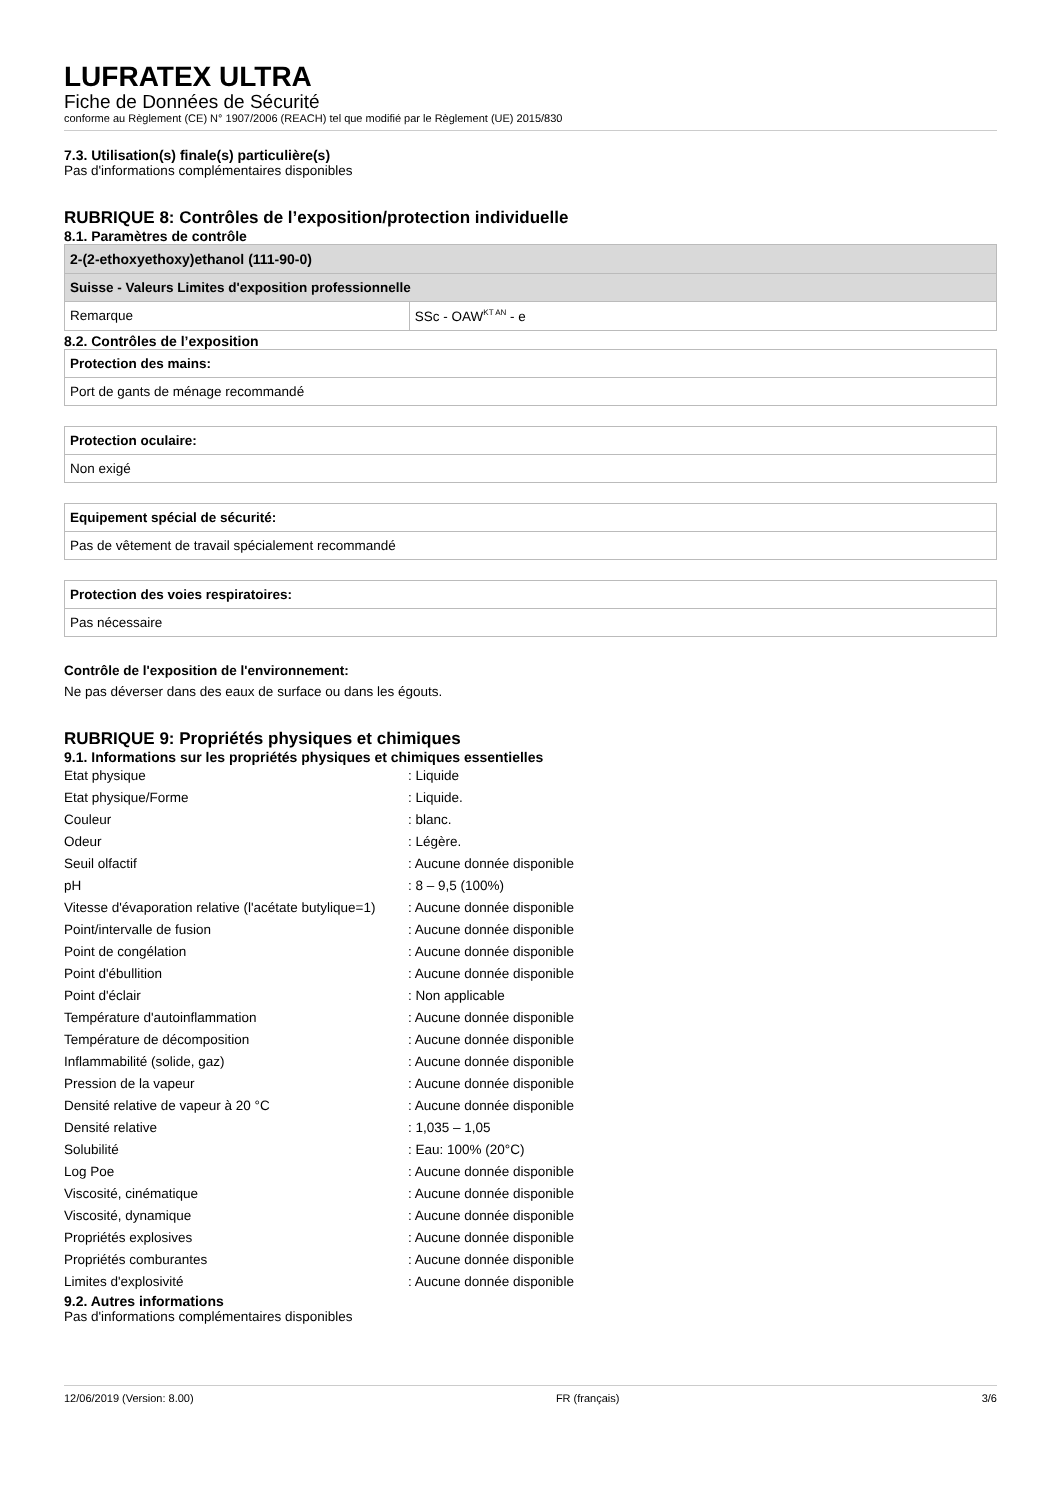LUFRATEX ULTRA
Fiche de Données de Sécurité
conforme au Règlement (CE) N° 1907/2006 (REACH) tel que modifié par le Règlement (UE) 2015/830
7.3. Utilisation(s) finale(s) particulière(s)
Pas d'informations complémentaires disponibles
RUBRIQUE 8: Contrôles de l’exposition/protection individuelle
8.1. Paramètres de contrôle
| 2-(2-ethoxyethoxy)ethanol (111-90-0) | |
| Suisse - Valeurs Limites d'exposition professionnelle | |
| Remarque | SSc - OAW<sup>KT AN</sup> - e |
8.2. Contrôles de l’exposition
| Protection des mains: |
| Port de gants de ménage recommandé |
| Protection oculaire: |
| Non exigé |
| Equipement spécial de sécurité: |
| Pas de vêtement de travail spécialement recommandé |
| Protection des voies respiratoires: |
| Pas nécessaire |
Contrôle de l'exposition de l'environnement:
Ne pas déverser dans des eaux de surface ou dans les égouts.
RUBRIQUE 9: Propriétés physiques et chimiques
9.1. Informations sur les propriétés physiques et chimiques essentielles
| Etat physique | : Liquide |
| Etat physique/Forme | : Liquide. |
| Couleur | : blanc. |
| Odeur | : Légère. |
| Seuil olfactif | : Aucune donnée disponible |
| pH | : 8 – 9,5 (100%) |
| Vitesse d'évaporation relative (l'acétate butylique=1) | : Aucune donnée disponible |
| Point/intervalle de fusion | : Aucune donnée disponible |
| Point de congélation | : Aucune donnée disponible |
| Point d'ébullition | : Aucune donnée disponible |
| Point d'éclair | : Non applicable |
| Température d'autoinflammation | : Aucune donnée disponible |
| Température de décomposition | : Aucune donnée disponible |
| Inflammabilité (solide, gaz) | : Aucune donnée disponible |
| Pression de la vapeur | : Aucune donnée disponible |
| Densité relative de vapeur à 20 °C | : Aucune donnée disponible |
| Densité relative | : 1,035 – 1,05 |
| Solubilité | : Eau: 100% (20°C) |
| Log Poe | : Aucune donnée disponible |
| Viscosité, cinématique | : Aucune donnée disponible |
| Viscosité, dynamique | : Aucune donnée disponible |
| Propriétés explosives | : Aucune donnée disponible |
| Propriétés comburantes | : Aucune donnée disponible |
| Limites d'explosivité | : Aucune donnée disponible |
9.2. Autres informations
Pas d'informations complémentaires disponibles
12/06/2019 (Version: 8.00) FR (français) 3/6